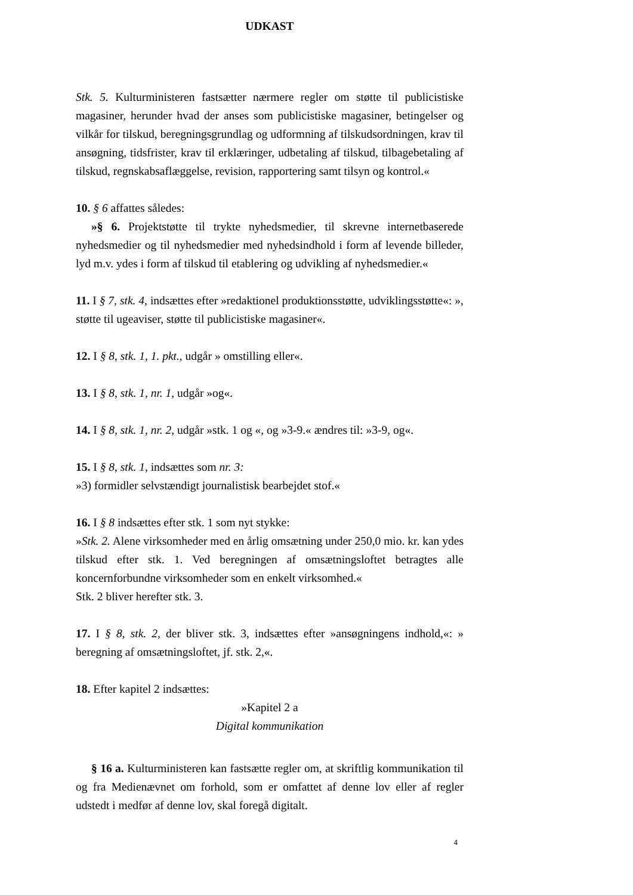UDKAST
Stk. 5. Kulturministeren fastsætter nærmere regler om støtte til publicistiske magasiner, herunder hvad der anses som publicistiske magasiner, betingelser og vilkår for tilskud, beregningsgrundlag og udformning af tilskudsordningen, krav til ansøgning, tidsfrister, krav til erklæringer, udbetaling af tilskud, tilbagebetaling af tilskud, regnskabsaflæggelse, revision, rapportering samt tilsyn og kontrol.«
10. § 6 affattes således:
»§ 6. Projektstøtte til trykte nyhedsmedier, til skrevne internetbaserede nyhedsmedier og til nyhedsmedier med nyhedsindhold i form af levende billeder, lyd m.v. ydes i form af tilskud til etablering og udvikling af nyhedsmedier.«
11. I § 7, stk. 4, indsættes efter »redaktionel produktionsstøtte, udviklingsstøtte«: », støtte til ugeaviser, støtte til publicistiske magasiner«.
12. I § 8, stk. 1, 1. pkt., udgår » omstilling eller«.
13. I § 8, stk. 1, nr. 1, udgår »og«.
14. I § 8, stk. 1, nr. 2, udgår »stk. 1 og «, og »3-9.« ændres til: »3-9, og«.
15. I § 8, stk. 1, indsættes som nr. 3:
»3) formidler selvstændigt journalistisk bearbejdet stof.«
16. I § 8 indsættes efter stk. 1 som nyt stykke:
»Stk. 2. Alene virksomheder med en årlig omsætning under 250,0 mio. kr. kan ydes tilskud efter stk. 1. Ved beregningen af omsætningsloftet betragtes alle koncernforbundne virksomheder som en enkelt virksomhed.«
Stk. 2 bliver herefter stk. 3.
17. I § 8, stk. 2, der bliver stk. 3, indsættes efter »ansøgningens indhold,«: » beregning af omsætningsloftet, jf. stk. 2,«.
18. Efter kapitel 2 indsættes:
»Kapitel 2 a
Digital kommunikation
§ 16 a. Kulturministeren kan fastsætte regler om, at skriftlig kommunikation til og fra Medienævnet om forhold, som er omfattet af denne lov eller af regler udstedt i medfør af denne lov, skal foregå digitalt.
4